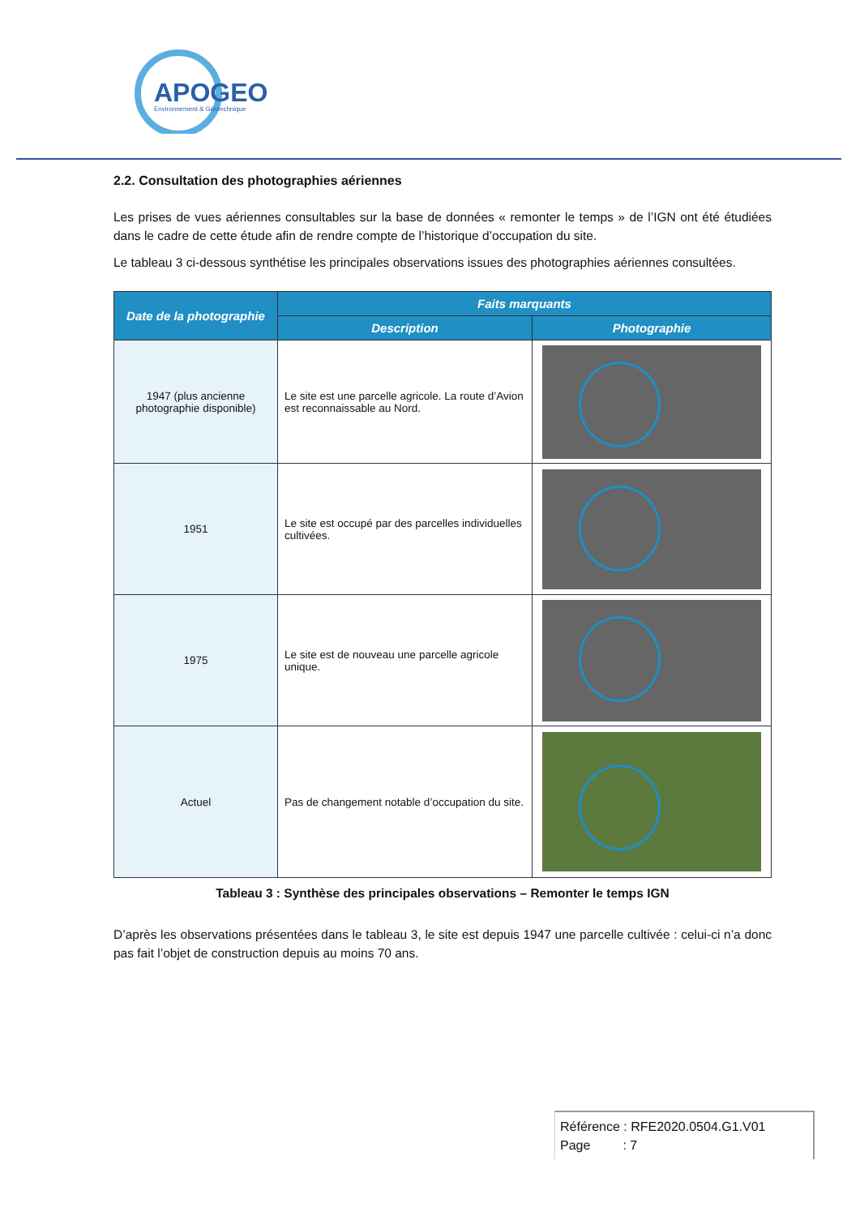APOGEO
Environnement & Géotechnique
2.2. Consultation des photographies aériennes
Les prises de vues aériennes consultables sur la base de données « remonter le temps » de l’IGN ont été étudiées dans le cadre de cette étude afin de rendre compte de l’historique d’occupation du site.
Le tableau 3 ci-dessous synthétise les principales observations issues des photographies aériennes consultées.
| Date de la photographie | Faits marquants | |
| --- | --- | --- |
| | Description | Photographie |
| 1947 (plus ancienne photographie disponible) | Le site est une parcelle agricole. La route d’Avion est reconnaissable au Nord. | |
| 1951 | Le site est occupé par des parcelles individuelles cultivées. | |
| 1975 | Le site est de nouveau une parcelle agricole unique. | |
| Actuel | Pas de changement notable d’occupation du site. | |
Tableau 3 : Synthèse des principales observations – Remonter le temps IGN
D’après les observations présentées dans le tableau 3, le site est depuis 1947 une parcelle cultivée : celui-ci n’a donc pas fait l’objet de construction depuis au moins 70 ans.
Référence : RFE2020.0504.G1.V01
Page : 7